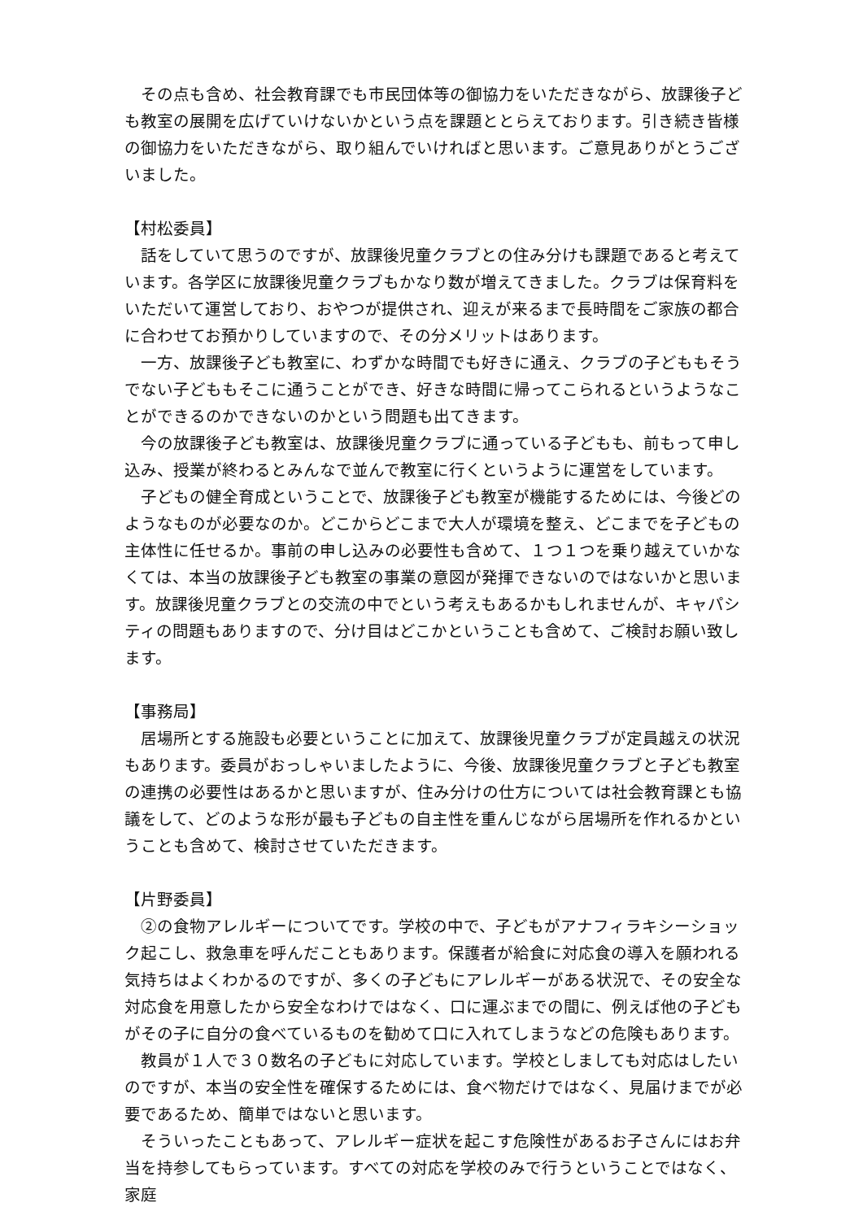その点も含め、社会教育課でも市民団体等の御協力をいただきながら、放課後子ども教室の展開を広げていけないかという点を課題ととらえております。引き続き皆様の御協力をいただきながら、取り組んでいければと思います。ご意見ありがとうございました。
【村松委員】
話をしていて思うのですが、放課後児童クラブとの住み分けも課題であると考えています。各学区に放課後児童クラブもかなり数が増えてきました。クラブは保育料をいただいて運営しており、おやつが提供され、迎えが来るまで長時間をご家族の都合に合わせてお預かりしていますので、その分メリットはあります。
一方、放課後子ども教室に、わずかな時間でも好きに通え、クラブの子どももそうでない子どももそこに通うことができ、好きな時間に帰ってこられるというようなことができるのかできないのかという問題も出てきます。
今の放課後子ども教室は、放課後児童クラブに通っている子どもも、前もって申し込み、授業が終わるとみんなで並んで教室に行くというように運営をしています。
子どもの健全育成ということで、放課後子ども教室が機能するためには、今後どのようなものが必要なのか。どこからどこまで大人が環境を整え、どこまでを子どもの主体性に任せるか。事前の申し込みの必要性も含めて、１つ１つを乗り越えていかなくては、本当の放課後子ども教室の事業の意図が発揮できないのではないかと思います。放課後児童クラブとの交流の中でという考えもあるかもしれませんが、キャパシティの問題もありますので、分け目はどこかということも含めて、ご検討お願い致します。
【事務局】
居場所とする施設も必要ということに加えて、放課後児童クラブが定員越えの状況もあります。委員がおっしゃいましたように、今後、放課後児童クラブと子ども教室の連携の必要性はあるかと思いますが、住み分けの仕方については社会教育課とも協議をして、どのような形が最も子どもの自主性を重んじながら居場所を作れるかということも含めて、検討させていただきます。
【片野委員】
②の食物アレルギーについてです。学校の中で、子どもがアナフィラキシーショック起こし、救急車を呼んだこともあります。保護者が給食に対応食の導入を願われる気持ちはよくわかるのですが、多くの子どもにアレルギーがある状況で、その安全な対応食を用意したから安全なわけではなく、口に運ぶまでの間に、例えば他の子どもがその子に自分の食べているものを勧めて口に入れてしまうなどの危険もあります。
教員が１人で３０数名の子どもに対応しています。学校としましても対応はしたいのですが、本当の安全性を確保するためには、食べ物だけではなく、見届けまでが必要であるため、簡単ではないと思います。
そういったこともあって、アレルギー症状を起こす危険性があるお子さんにはお弁当を持参してもらっています。すべての対応を学校のみで行うということではなく、家庭